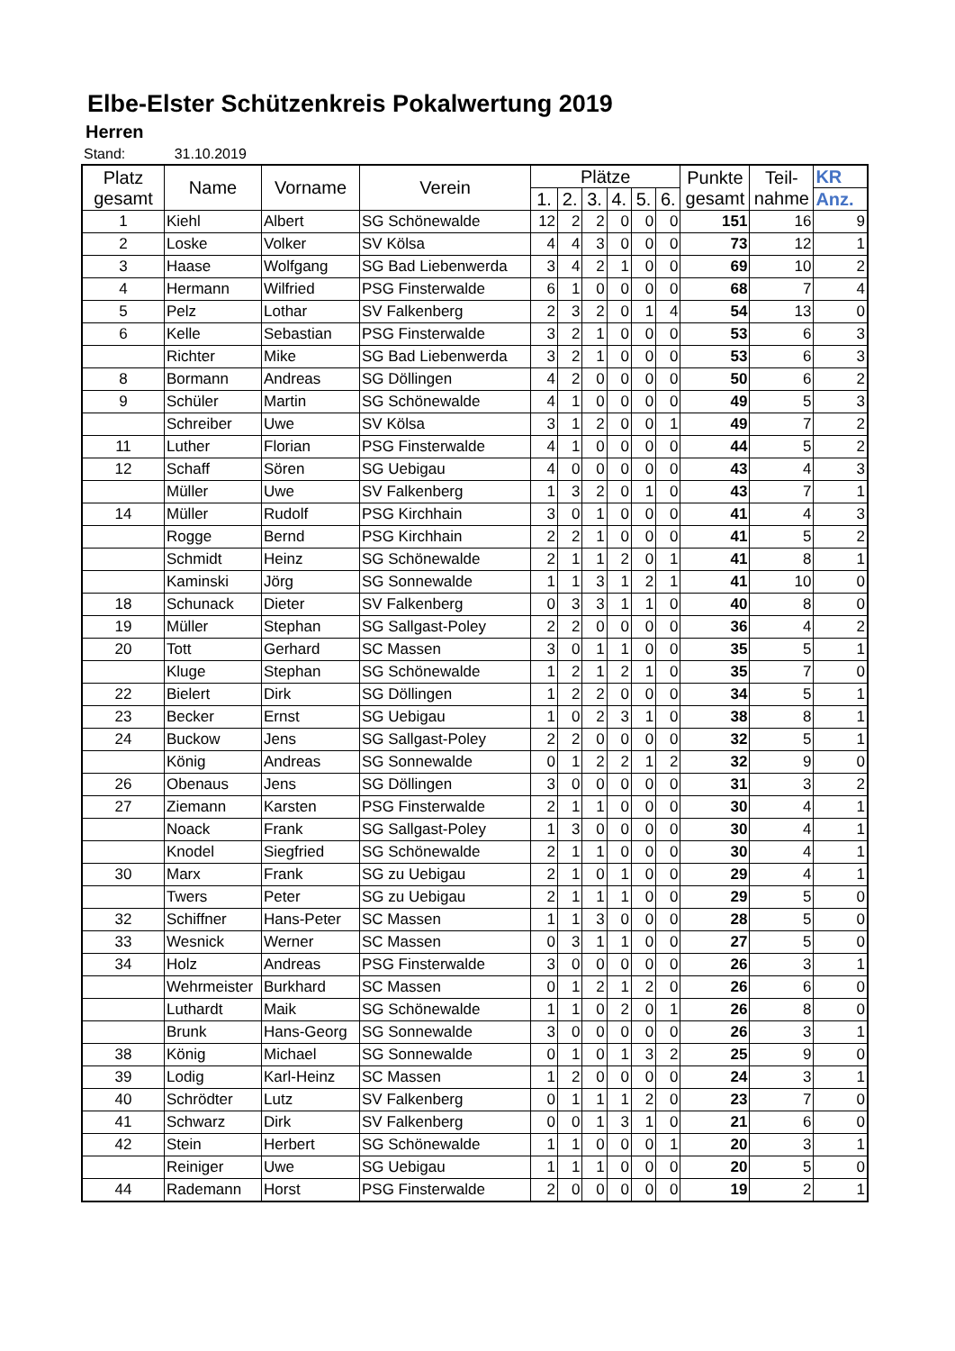Elbe-Elster Schützenkreis Pokalwertung 2019
Herren
Stand: 31.10.2019
| Platz gesamt | Name | Vorname | Verein | Plätze | | | | | | Punkte gesamt | Teil- nahme | KR |
| --- | --- | --- | --- | --- | --- | --- | --- | --- | --- | --- | --- | --- |
| | | | | 1. | 2. | 3. | 4. | 5. | 6. | | | Anz. |
| 1 | Kiehl | Albert | SG Schönewalde | 12 | 2 | 2 | 0 | 0 | 0 | 151 | 16 | 9 |
| 2 | Loske | Volker | SV Kölsa | 4 | 4 | 3 | 0 | 0 | 0 | 73 | 12 | 1 |
| 3 | Haase | Wolfgang | SG Bad Liebenwerda | 3 | 4 | 2 | 1 | 0 | 0 | 69 | 10 | 2 |
| 4 | Hermann | Wilfried | PSG Finsterwalde | 6 | 1 | 0 | 0 | 0 | 0 | 68 | 7 | 4 |
| 5 | Pelz | Lothar | SV Falkenberg | 2 | 3 | 2 | 0 | 1 | 4 | 54 | 13 | 0 |
| 6 | Kelle | Sebastian | PSG Finsterwalde | 3 | 2 | 1 | 0 | 0 | 0 | 53 | 6 | 3 |
| | Richter | Mike | SG Bad Liebenwerda | 3 | 2 | 1 | 0 | 0 | 0 | 53 | 6 | 3 |
| 8 | Bormann | Andreas | SG Döllingen | 4 | 2 | 0 | 0 | 0 | 0 | 50 | 6 | 2 |
| 9 | Schüler | Martin | SG Schönewalde | 4 | 1 | 0 | 0 | 0 | 0 | 49 | 5 | 3 |
| | Schreiber | Uwe | SV Kölsa | 3 | 1 | 2 | 0 | 0 | 1 | 49 | 7 | 2 |
| 11 | Luther | Florian | PSG Finsterwalde | 4 | 1 | 0 | 0 | 0 | 0 | 44 | 5 | 2 |
| 12 | Schaff | Sören | SG Uebigau | 4 | 0 | 0 | 0 | 0 | 0 | 43 | 4 | 3 |
| | Müller | Uwe | SV Falkenberg | 1 | 3 | 2 | 0 | 1 | 0 | 43 | 7 | 1 |
| 14 | Müller | Rudolf | PSG Kirchhain | 3 | 0 | 1 | 0 | 0 | 0 | 41 | 4 | 3 |
| | Rogge | Bernd | PSG Kirchhain | 2 | 2 | 1 | 0 | 0 | 0 | 41 | 5 | 2 |
| | Schmidt | Heinz | SG Schönewalde | 2 | 1 | 1 | 2 | 0 | 1 | 41 | 8 | 1 |
| | Kaminski | Jörg | SG Sonnewalde | 1 | 1 | 3 | 1 | 2 | 1 | 41 | 10 | 0 |
| 18 | Schunack | Dieter | SV Falkenberg | 0 | 3 | 3 | 1 | 1 | 0 | 40 | 8 | 0 |
| 19 | Müller | Stephan | SG Sallgast-Poley | 2 | 2 | 0 | 0 | 0 | 0 | 36 | 4 | 2 |
| 20 | Tott | Gerhard | SC Massen | 3 | 0 | 1 | 1 | 0 | 0 | 35 | 5 | 1 |
| | Kluge | Stephan | SG Schönewalde | 1 | 2 | 1 | 2 | 1 | 0 | 35 | 7 | 0 |
| 22 | Bielert | Dirk | SG Döllingen | 1 | 2 | 2 | 0 | 0 | 0 | 34 | 5 | 1 |
| 23 | Becker | Ernst | SG Uebigau | 1 | 0 | 2 | 3 | 1 | 0 | 38 | 8 | 1 |
| 24 | Buckow | Jens | SG Sallgast-Poley | 2 | 2 | 0 | 0 | 0 | 0 | 32 | 5 | 1 |
| | König | Andreas | SG Sonnewalde | 0 | 1 | 2 | 2 | 1 | 2 | 32 | 9 | 0 |
| 26 | Obenaus | Jens | SG Döllingen | 3 | 0 | 0 | 0 | 0 | 0 | 31 | 3 | 2 |
| 27 | Ziemann | Karsten | PSG Finsterwalde | 2 | 1 | 1 | 0 | 0 | 0 | 30 | 4 | 1 |
| | Noack | Frank | SG Sallgast-Poley | 1 | 3 | 0 | 0 | 0 | 0 | 30 | 4 | 1 |
| | Knodel | Siegfried | SG Schönewalde | 2 | 1 | 1 | 0 | 0 | 0 | 30 | 4 | 1 |
| 30 | Marx | Frank | SG zu Uebigau | 2 | 1 | 0 | 1 | 0 | 0 | 29 | 4 | 1 |
| | Twers | Peter | SG zu Uebigau | 2 | 1 | 1 | 1 | 0 | 0 | 29 | 5 | 0 |
| 32 | Schiffner | Hans-Peter | SC Massen | 1 | 1 | 3 | 0 | 0 | 0 | 28 | 5 | 0 |
| 33 | Wesnick | Werner | SC Massen | 0 | 3 | 1 | 1 | 0 | 0 | 27 | 5 | 0 |
| 34 | Holz | Andreas | PSG Finsterwalde | 3 | 0 | 0 | 0 | 0 | 0 | 26 | 3 | 1 |
| | Wehrmeister | Burkhard | SC Massen | 0 | 1 | 2 | 1 | 2 | 0 | 26 | 6 | 0 |
| | Luthardt | Maik | SG Schönewalde | 1 | 1 | 0 | 2 | 0 | 1 | 26 | 8 | 0 |
| | Brunk | Hans-Georg | SG Sonnewalde | 3 | 0 | 0 | 0 | 0 | 0 | 26 | 3 | 1 |
| 38 | König | Michael | SG Sonnewalde | 0 | 1 | 0 | 1 | 3 | 2 | 25 | 9 | 0 |
| 39 | Lodig | Karl-Heinz | SC Massen | 1 | 2 | 0 | 0 | 0 | 0 | 24 | 3 | 1 |
| 40 | Schrödter | Lutz | SV Falkenberg | 0 | 1 | 1 | 1 | 2 | 0 | 23 | 7 | 0 |
| 41 | Schwarz | Dirk | SV Falkenberg | 0 | 0 | 1 | 3 | 1 | 0 | 21 | 6 | 0 |
| 42 | Stein | Herbert | SG Schönewalde | 1 | 1 | 0 | 0 | 0 | 1 | 20 | 3 | 1 |
| | Reiniger | Uwe | SG Uebigau | 1 | 1 | 1 | 0 | 0 | 0 | 20 | 5 | 0 |
| 44 | Rademann | Horst | PSG Finsterwalde | 2 | 0 | 0 | 0 | 0 | 0 | 19 | 2 | 1 |